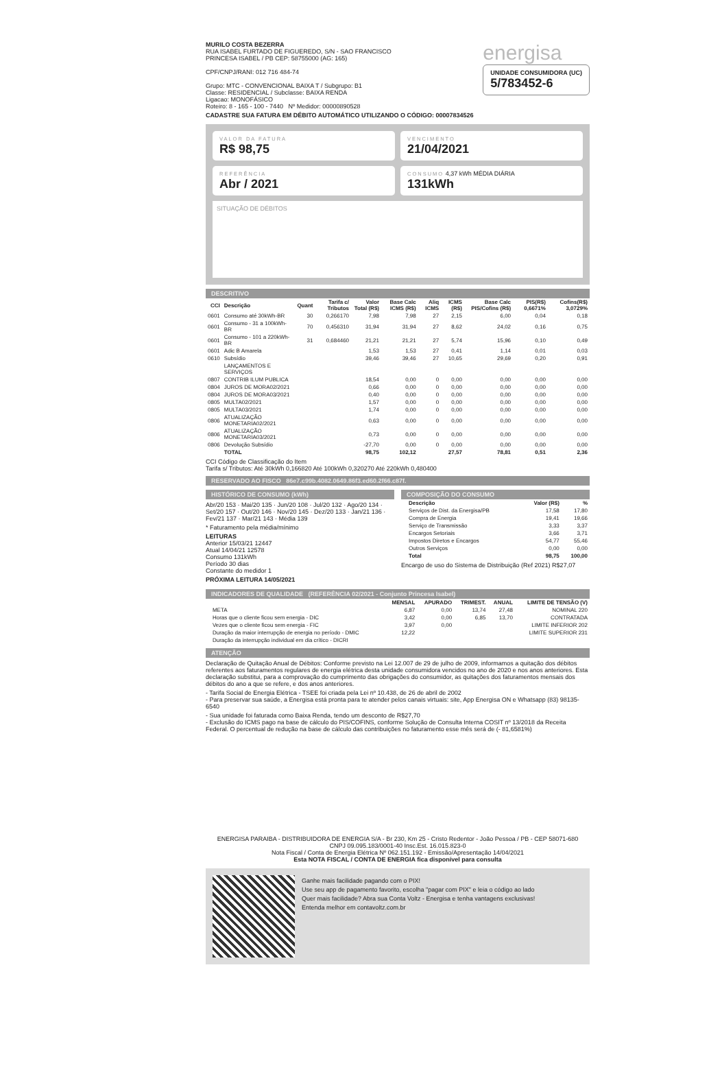MURILO COSTA BEZERRA
RUA ISABEL FURTADO DE FIGUEREDO, S/N - SAO FRANCISCO
PRINCESA ISABEL / PB CEP: 58755000 (AG: 165)
CPF/CNPJ/RANI: 012 716 484-74
Grupo: MTC - CONVENCIONAL BAIXA T / Subgrupo: B1
Classe: RESIDENCIAL / Subclasse: BAIXA RENDA
Ligacao: MONOFÁSICO
Roteiro: 8 - 165 - 100 - 7440 Nº Medidor: 00000890528
energisa
UNIDADE CONSUMIDORA (UC)
5/783452-6
CADASTRE SUA FATURA EM DÉBITO AUTOMÁTICO UTILIZANDO O CÓDIGO: 00007834526
VALOR DA FATURA
R$ 98,75
VENCIMENTO
21/04/2021
REFERÊNCIA
Abr / 2021
CONSUMO 4,37 kWh MÉDIA DIÁRIA
131kWh
SITUAÇÃO DE DÉBITOS
DESCRITIVO
| CCI | Descrição | Quant | Tarifa c/ Tributos | Valor Total (R$) | Base Calc ICMS (R$) | Aliq ICMS | ICMS (R$) | Base Calc PIS/Cofins (R$) | PIS(R$) 0,6671% | Cofins(R$) 3,0729% |
| --- | --- | --- | --- | --- | --- | --- | --- | --- | --- | --- |
| 0601 | Consumo até 30kWh-BR | 30 | 0,266170 | 7,98 | 7,98 | 27 | 2,15 | 6,00 | 0,04 | 0,18 |
| 0601 | Consumo - 31 a 100kWh-BR | 70 | 0,456310 | 31,94 | 31,94 | 27 | 8,62 | 24,02 | 0,16 | 0,75 |
| 0601 | Consumo - 101 a 220kWh-BR | 31 | 0,684460 | 21,21 | 21,21 | 27 | 5,74 | 15,96 | 0,10 | 0,49 |
| 0601 | Adic B Amarela | | | 1,53 | 1,53 | 27 | 0,41 | 1,14 | 0,01 | 0,03 |
| 0610 | Subsídio | | | 39,46 | 39,46 | 27 | 10,65 | 29,69 | 0,20 | 0,91 |
| | LANÇAMENTOS E SERVIÇOS | | | | | | | | | |
| 0807 | CONTRIB ILUM PUBLICA | | | 18,54 | 0,00 | 0 | 0,00 | 0,00 | 0,00 | 0,00 |
| 0804 | JUROS DE MORA02/2021 | | | 0,66 | 0,00 | 0 | 0,00 | 0,00 | 0,00 | 0,00 |
| 0804 | JUROS DE MORA03/2021 | | | 0,40 | 0,00 | 0 | 0,00 | 0,00 | 0,00 | 0,00 |
| 0805 | MULTA02/2021 | | | 1,57 | 0,00 | 0 | 0,00 | 0,00 | 0,00 | 0,00 |
| 0805 | MULTA03/2021 | | | 1,74 | 0,00 | 0 | 0,00 | 0,00 | 0,00 | 0,00 |
| 0806 | ATUALIZAÇÃO MONETARIA02/2021 | | | 0,63 | 0,00 | 0 | 0,00 | 0,00 | 0,00 | 0,00 |
| 0806 | ATUALIZAÇÃO MONETARIA03/2021 | | | 0,73 | 0,00 | 0 | 0,00 | 0,00 | 0,00 | 0,00 |
| 0806 | Devolução Subsídio | | | -27,70 | 0,00 | 0 | 0,00 | 0,00 | 0,00 | 0,00 |
| | TOTAL | | | 98,75 | 102,12 | | 27,57 | 78,81 | 0,51 | 2,36 |
CCI Código de Classificação do Item
Tarifa s/ Tributos: Até 30kWh 0,166820 Até 100kWh 0,320270 Até 220kWh 0,480400
RESERVADO AO FISCO 86e7.c99b.4082.0649.86f3.ed60.2f66.c87f.
HISTÓRICO DE CONSUMO (kWh)
Abr/20 153 · Mai/20 135 · Jun/20 108 · Jul/20 132 · Ago/20 134 · Set/20 157 · Out/20 146 · Nov/20 145 · Dez/20 133 · Jan/21 136 · Fev/21 137 · Mar/21 143 · Média 139
* Faturamento pela média/mínimo
LEITURAS
Anterior 15/03/21 12447
Atual 14/04/21 12578
Consumo 131kWh
Período 30 dias
Constante do medidor 1
PRÓXIMA LEITURA 14/05/2021
COMPOSIÇÃO DO CONSUMO
| | Descrição | Valor (R$) | % |
| --- | --- | --- | --- |
| | Serviços de Dist. da Energisa/PB | 17,58 | 17,80 |
| | Compra de Energia | 19,41 | 19,66 |
| | Serviço de Transmissão | 3,33 | 3,37 |
| | Encargos Setoriais | 3,66 | 3,71 |
| | Impostos Diretos e Encargos | 54,77 | 55,46 |
| | Outros Serviços | 0,00 | 0,00 |
| | Total | 98,75 | 100,00 |
Encargo de uso do Sistema de Distribuição (Ref 2021) R$27,07
INDICADORES DE QUALIDADE (REFERÊNCIA 02/2021 - Conjunto Princesa Isabel)
| | | MENSAL | APURADO | TRIMEST. | ANUAL | LIMITE DE TENSÃO (V) |
| --- | --- | --- | --- | --- | --- | --- |
| | META | 6,87 | 0,00 | 13,74 | 27,48 | NOMINAL 220 |
| | Horas que o cliente ficou sem energia - DIC | 3,42 | 0,00 | 6,85 | 13,70 | CONTRATADA |
| | Vezes que o cliente ficou sem energia - FIC | 3,97 | 0,00 | | | LIMITE INFERIOR 202 |
| | Duração da maior interrupção de energia no período - DMIC | 12,22 | | | | LIMITE SUPERIOR 231 |
| | Duração da interrupção individual em dia crítico - DICRI | | | | | |
ATENÇÃO
Declaração de Quitação Anual de Débitos: Conforme previsto na Lei 12.007 de 29 de julho de 2009, informamos a quitação dos débitos referentes aos faturamentos regulares de energia elétrica desta unidade consumidora vencidos no ano de 2020 e nos anos anteriores. Esta declaração substitui, para a comprovação do cumprimento das obrigações do consumidor, as quitações dos faturamentos mensais dos débitos do ano a que se refere, e dos anos anteriores.
- Tarifa Social de Energia Elétrica - TSEE foi criada pela Lei nº 10.438, de 26 de abril de 2002
- Para preservar sua saúde, a Energisa está pronta para te atender pelos canais virtuais: site, App Energisa ON e Whatsapp (83) 98135-6540
- Sua unidade foi faturada como Baixa Renda, tendo um desconto de R$27,70
- Exclusão do ICMS pago na base de cálculo do PIS/COFINS, conforme Solução de Consulta Interna COSIT nº 13/2018 da Receita Federal. O percentual de redução na base de cálculo das contribuições no faturamento esse mês será de (- 81,6581%)
ENERGISA PARAIBA - DISTRIBUIDORA DE ENERGIA S/A - Br 230, Km 25 - Cristo Redentor - João Pessoa / PB - CEP 58071-680
CNPJ 09.095.183/0001-40 Insc.Est. 16.015.823-0
Nota Fiscal / Conta de Energia Elétrica Nº 062.151.192 - Emissão/Apresentação 14/04/2021
Esta NOTA FISCAL / CONTA DE ENERGIA fica disponível para consulta
Ganhe mais facilidade pagando com o PIX!
Use seu app de pagamento favorito, escolha "pagar com PIX" e leia o código ao lado
Quer mais facilidade? Abra sua Conta Voltz - Energisa e tenha vantagens exclusivas!
Entenda melhor em contavoltz.com.br